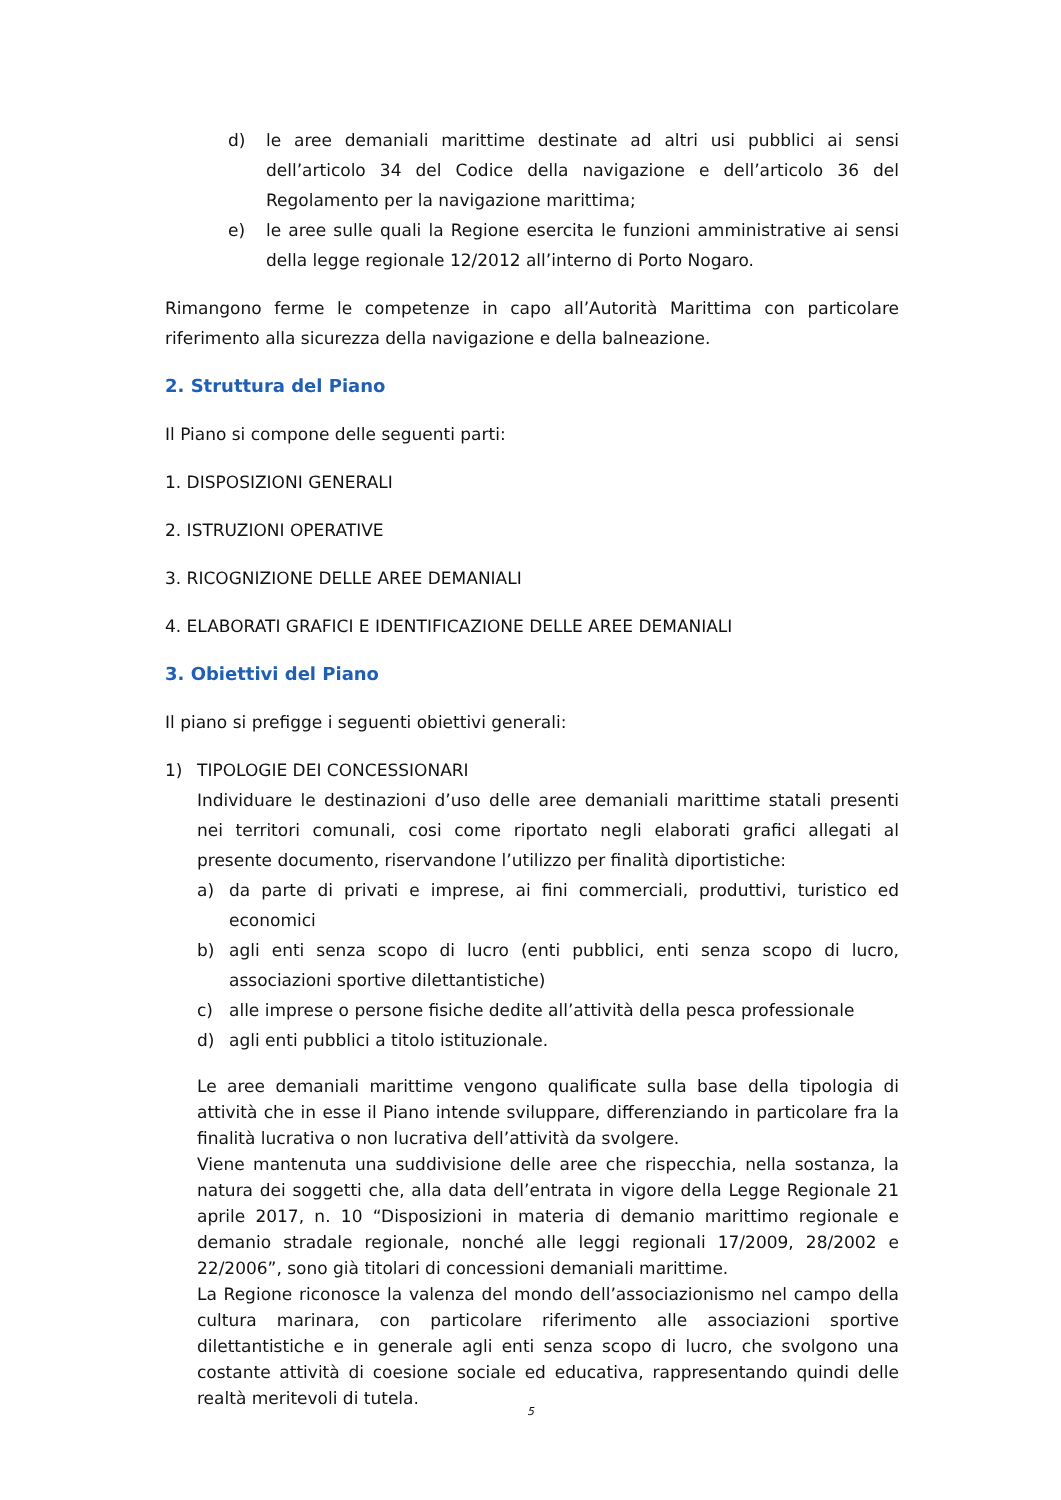d) le aree demaniali marittime destinate ad altri usi pubblici ai sensi dell’articolo 34 del Codice della navigazione e dell’articolo 36 del Regolamento per la navigazione marittima;
e) le aree sulle quali la Regione esercita le funzioni amministrative ai sensi della legge regionale 12/2012 all’interno di Porto Nogaro.
Rimangono ferme le competenze in capo all’Autorità Marittima con particolare riferimento alla sicurezza della navigazione e della balneazione.
2. Struttura del Piano
Il Piano si compone delle seguenti parti:
1. DISPOSIZIONI GENERALI
2. ISTRUZIONI OPERATIVE
3. RICOGNIZIONE DELLE AREE DEMANIALI
4. ELABORATI GRAFICI E IDENTIFICAZIONE DELLE AREE DEMANIALI
3. Obiettivi del Piano
Il piano si prefigge i seguenti obiettivi generali:
1) TIPOLOGIE DEI CONCESSIONARI
Individuare le destinazioni d’uso delle aree demaniali marittime statali presenti nei territori comunali, cosi come riportato negli elaborati grafici allegati al presente documento, riservandone l’utilizzo per finalità diportistiche:
a) da parte di privati e imprese, ai fini commerciali, produttivi, turistico ed economici
b) agli enti senza scopo di lucro (enti pubblici, enti senza scopo di lucro, associazioni sportive dilettantistiche)
c) alle imprese o persone fisiche dedite all’attività della pesca professionale
d) agli enti pubblici a titolo istituzionale.
Le aree demaniali marittime vengono qualificate sulla base della tipologia di attività che in esse il Piano intende sviluppare, differenziando in particolare fra la finalità lucrativa o non lucrativa dell’attività da svolgere.
Viene mantenuta una suddivisione delle aree che rispecchia, nella sostanza, la natura dei soggetti che, alla data dell’entrata in vigore della Legge Regionale 21 aprile 2017, n. 10 “Disposizioni in materia di demanio marittimo regionale e demanio stradale regionale, nonché alle leggi regionali 17/2009, 28/2002 e 22/2006”, sono già titolari di concessioni demaniali marittime.
La Regione riconosce la valenza del mondo dell’associazionismo nel campo della cultura marinara, con particolare riferimento alle associazioni sportive dilettantistiche e in generale agli enti senza scopo di lucro, che svolgono una costante attività di coesione sociale ed educativa, rappresentando quindi delle realtà meritevoli di tutela.
5